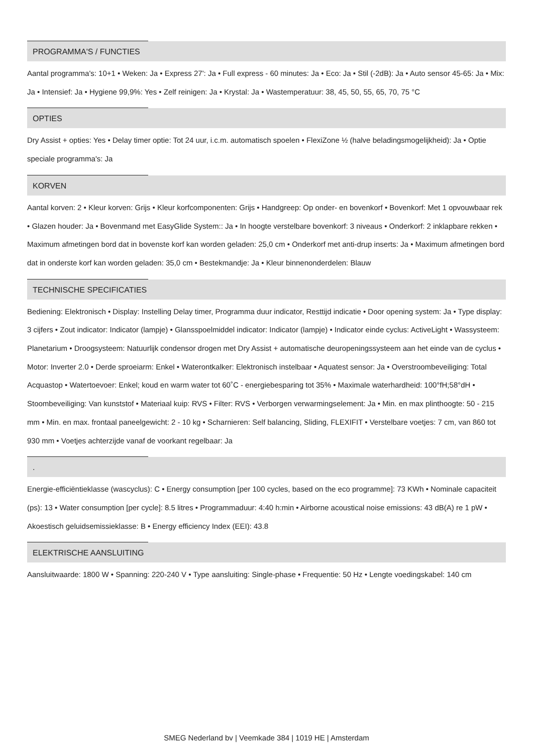PROGRAMMA'S / FUNCTIES
Aantal programma's: 10+1 • Weken: Ja • Express 27': Ja • Full express - 60 minutes: Ja • Eco: Ja • Stil (-2dB): Ja • Auto sensor 45-65: Ja • Mix: Ja • Intensief: Ja • Hygiene 99,9%: Yes • Zelf reinigen: Ja • Krystal: Ja • Wastemperatuur: 38, 45, 50, 55, 65, 70, 75 °C
OPTIES
Dry Assist + opties: Yes • Delay timer optie: Tot 24 uur, i.c.m. automatisch spoelen • FlexiZone ½ (halve beladingsmogelijkheid): Ja • Optie speciale programma's: Ja
KORVEN
Aantal korven: 2 • Kleur korven: Grijs • Kleur korfcomponenten: Grijs • Handgreep: Op onder- en bovenkorf • Bovenkorf: Met 1 opvouwbaar rek • Glazen houder: Ja • Bovenmand met EasyGlide System:: Ja • In hoogte verstelbare bovenkorf: 3 niveaus • Onderkorf: 2 inklapbare rekken • Maximum afmetingen bord dat in bovenste korf kan worden geladen: 25,0 cm • Onderkorf met anti-drup inserts: Ja • Maximum afmetingen bord dat in onderste korf kan worden geladen: 35,0 cm • Bestekmandje: Ja • Kleur binnenonderdelen: Blauw
TECHNISCHE SPECIFICATIES
Bediening: Elektronisch • Display: Instelling Delay timer, Programma duur indicator, Resttijd indicatie • Door opening system: Ja • Type display: 3 cijfers • Zout indicator: Indicator (lampje) • Glansspoelmiddel indicator: Indicator (lampje) • Indicator einde cyclus: ActiveLight • Wassysteem: Planetarium • Droogsysteem: Natuurlijk condensor drogen met Dry Assist + automatische deuropeningssysteem aan het einde van de cyclus • Motor: Inverter 2.0 • Derde sproeiarm: Enkel • Waterontkalker: Elektronisch instelbaar • Aquatest sensor: Ja • Overstroombeveiliging: Total Acquastop • Watertoevoer: Enkel; koud en warm water tot 60˚C - energiebesparing tot 35% • Maximale waterhardheid: 100°fH;58°dH • Stoombeveiliging: Van kunststof • Materiaal kuip: RVS • Filter: RVS • Verborgen verwarmingselement: Ja • Min. en max plinthoogte: 50 - 215 mm • Min. en max. frontaal paneelgewicht: 2 - 10 kg • Scharnieren: Self balancing, Sliding, FLEXIFIT • Verstelbare voetjes: 7 cm, van 860 tot 930 mm • Voetjes achterzijde vanaf de voorkant regelbaar: Ja
.
Energie-efficiëntieklasse (wascyclus): C • Energy consumption [per 100 cycles, based on the eco programme]: 73 KWh • Nominale capaciteit (ps): 13 • Water consumption [per cycle]: 8.5 litres • Programmaduur: 4:40 h:min • Airborne acoustical noise emissions: 43 dB(A) re 1 pW • Akoestisch geluidsemissieklasse: B • Energy efficiency Index (EEI): 43.8
ELEKTRISCHE AANSLUITING
Aansluitwaarde: 1800 W • Spanning: 220-240 V • Type aansluiting: Single-phase • Frequentie: 50 Hz • Lengte voedingskabel: 140 cm
SMEG Nederland bv | Veemkade 384 | 1019 HE | Amsterdam